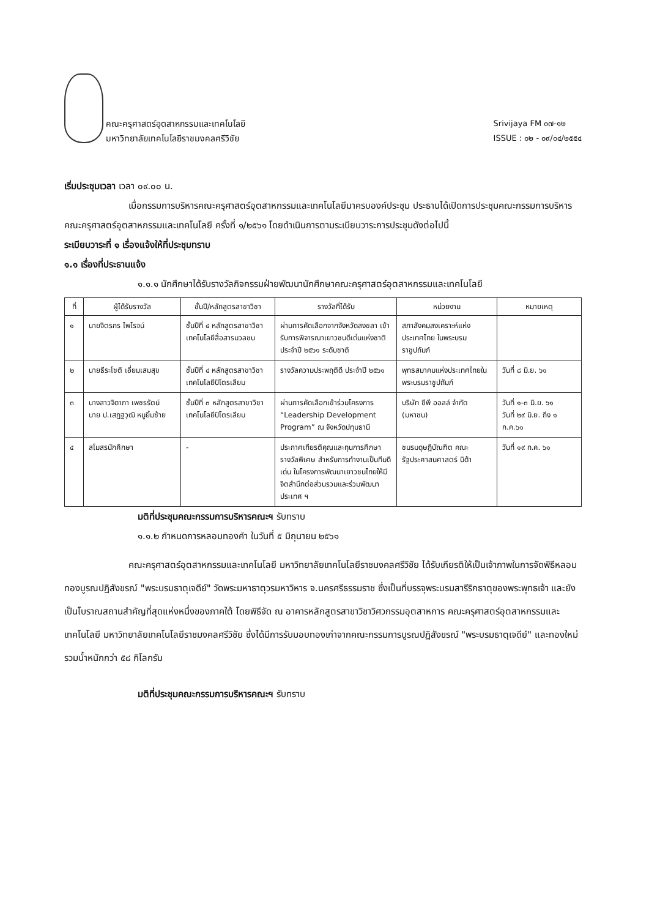คณะครุศาสตร์อุตสาหกรรมและเทคโนโลยี
มหาวิทยาลัยเทคโนโลยีราชมงคลศรีวิชัย
Srivijaya FM ๐๗-๑๒
ISSUE : ๐๒ - ๐๙/๐๔/๒๕๕๔
เริ่มประชุมเวลา เวลา ๐๙.๐๐ น.
เมื่อกรรมการบริหารคณะครุศาสตร์อุตสาหกรรมและเทคโนโลยีมาครบองค์ประชุม ประธานได้เปิดการประชุมคณะกรรมการบริหารคณะครุศาสตร์อุตสาหกรรมและเทคโนโลยี ครั้งที่ ๑/๒๕๖๑ โดยดำเนินการตามระเบียบวาระการประชุมดังต่อไปนี้
ระเบียบวาระที่ ๑ เรื่องแจ้งให้ที่ประชุมทราบ
๑.๑ เรื่องที่ประธานแจ้ง
๑.๑.๑ นักศึกษาได้รับรางวัลกิจกรรมฝ่ายพัฒนานักศึกษาคณะครุศาสตร์อุตสาหกรรมและเทคโนโลยี
| ที่ | ผู้ได้รับรางวัล | ชั้นปี/หลักสูตรสาขาวิชา | รางวัลที่ได้รับ | หน่วยงาน | หมายเหตุ |
| --- | --- | --- | --- | --- | --- |
| ๑ | นายจิตรกร ไพโรจน์ | ชั้นปีที่ ๔ หลักสูตรสาขาวิชาเทคโนโลยีสื่อสารมวลชน | ผ่านการคัดเลือกจากจังหวัดสงขลา เข้ารับการพิจารณาเยาวชนดีเด่นแห่งชาติ ประจำปี ๒๕๖๑ ระดับชาติ | สภาสังคมสงเคราะห์แห่งประเทศไทย ในพระบรมราชูปถัมภ์ | |
| ๒ | นายธีระโชติ เอี่ยมเสมสุข | ชั้นปีที่ ๔ หลักสูตรสาขาวิชาเทคโนโลยีปิโตรเลียม | รางวัลความประพฤติดี ประจำปี ๒๕๖๑ | พุทธสมาคมแห่งประเทศไทยในพระบรมราชูปถัมภ์ | วันที่ ๘ มิ.ย. ๖๑ |
| ๓ | นางสาวจิดาภา เพชรรัตน์ นาย ป.เสฏฐวุฒิ หนูยิ้มซ้าย | ชั้นปีที่ ๓ หลักสูตรสาขาวิชาเทคโนโลยีปิโตรเลียม | ผ่านการคัดเลือกเข้าร่วมโครงการ “Leadership Development Program” ณ จังหวัดปทุมธานี | บริษัท ซีพี ออลล์ จำกัด (มหาชน) | วันที่ ๑-๓ มิ.ย. ๖๑ วันที่ ๒๙ มิ.ย. ถึง ๑ ก.ค.๖๑ |
| ๔ | สโมสรนักศึกษา | - | ประกาศเกียรติคุณและทุนการศึกษา รางวัลพิเศษ สำหรับการทำงานเป็นทีมดีเด่น ในโครงการพัฒนาเยาวชนไทยให้มีจิตสำนึกต่อส่วนรวมและร่วมพัฒนาประเทศ ฯ | ชมรมดุษฎีบัณฑิต คณะรัฐประศาสนศาสตร์ นิด้า | วันที่ ๑๙ ก.ค. ๖๑ |
มติที่ประชุมคณะกรรมการบริหารคณะฯ รับทราบ
๑.๑.๒ กำหนดการหลอมทองคำ ในวันที่ ๕ มิถุนายน ๒๕๖๑
คณะครุศาสตร์อุตสาหกรรมและเทคโนโลยี มหาวิทยาลัยเทคโนโลยีราชมงคลศรีวิชัย ได้รับเกียรติให้เป็นเจ้าภาพในการจัดพิธีหลอมทองบูรณปฏิสังขรณ์ "พระบรมธาตุเจดีย์" วัดพระมหาธาตุวรมหาวิหาร จ.นครศรีธรรมราช ซึ่งเป็นที่บรรจุพระบรมสารีริกธาตุของพระพุทธเจ้า และยังเป็นโบราณสถานสำคัญที่สุดแห่งหนึ่งของภาคใต้ โดยพิธีจัด ณ อาคารหลักสูตรสาขาวิชาวิศวกรรมอุตสาหการ คณะครุศาสตร์อุตสาหกรรมและเทคโนโลยี มหาวิทยาลัยเทคโนโลยีราชมงคลศรีวิชัย ซึ่งได้มีการรับมอบทองเก่าจากคณะกรรมการบูรณปฏิสังขรณ์ "พระบรมธาตุเจดีย์" และทองใหม่ รวมน้ำหนักกว่า ๕๘ กิโลกรัม
มติที่ประชุมคณะกรรมการบริหารคณะฯ รับทราบ